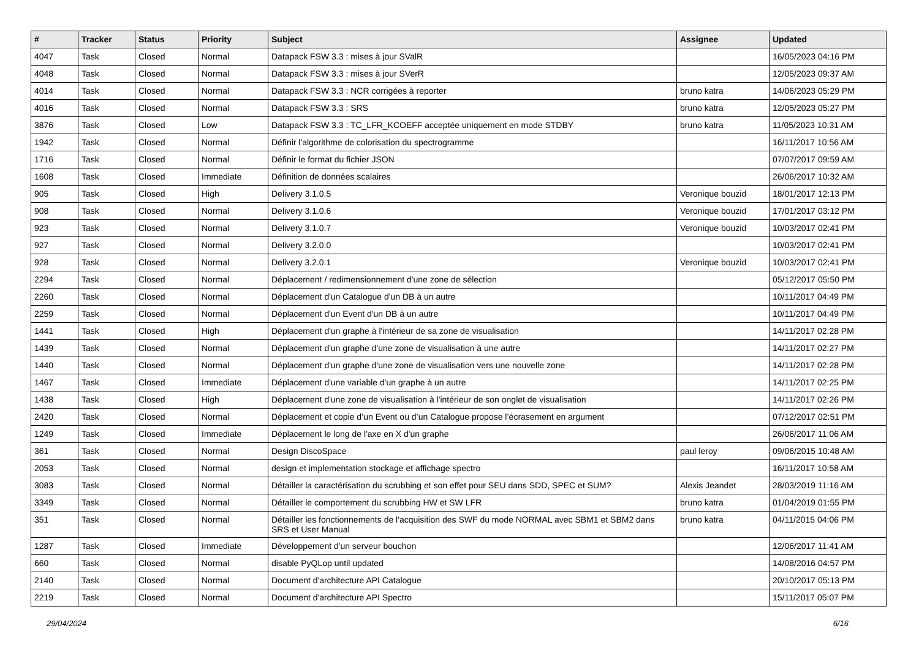| # | Tracker | Status | Priority | Subject | Assignee | Updated |
| --- | --- | --- | --- | --- | --- | --- |
| 4047 | Task | Closed | Normal | Datapack FSW 3.3 : mises à jour SValR | | 16/05/2023 04:16 PM |
| 4048 | Task | Closed | Normal | Datapack FSW 3.3 : mises à jour SVerR | | 12/05/2023 09:37 AM |
| 4014 | Task | Closed | Normal | Datapack FSW 3.3 : NCR corrigées à reporter | bruno katra | 14/06/2023 05:29 PM |
| 4016 | Task | Closed | Normal | Datapack FSW 3.3 : SRS | bruno katra | 12/05/2023 05:27 PM |
| 3876 | Task | Closed | Low | Datapack FSW 3.3 : TC_LFR_KCOEFF acceptée uniquement en mode STDBY | bruno katra | 11/05/2023 10:31 AM |
| 1942 | Task | Closed | Normal | Définir l'algorithme de colorisation du spectrogramme | | 16/11/2017 10:56 AM |
| 1716 | Task | Closed | Normal | Définir le format du fichier JSON | | 07/07/2017 09:59 AM |
| 1608 | Task | Closed | Immediate | Définition de données scalaires | | 26/06/2017 10:32 AM |
| 905 | Task | Closed | High | Delivery 3.1.0.5 | Veronique bouzid | 18/01/2017 12:13 PM |
| 908 | Task | Closed | Normal | Delivery 3.1.0.6 | Veronique bouzid | 17/01/2017 03:12 PM |
| 923 | Task | Closed | Normal | Delivery 3.1.0.7 | Veronique bouzid | 10/03/2017 02:41 PM |
| 927 | Task | Closed | Normal | Delivery 3.2.0.0 | | 10/03/2017 02:41 PM |
| 928 | Task | Closed | Normal | Delivery 3.2.0.1 | Veronique bouzid | 10/03/2017 02:41 PM |
| 2294 | Task | Closed | Normal | Déplacement / redimensionnement d'une zone de sélection | | 05/12/2017 05:50 PM |
| 2260 | Task | Closed | Normal | Déplacement d'un Catalogue d'un DB à un autre | | 10/11/2017 04:49 PM |
| 2259 | Task | Closed | Normal | Déplacement d'un Event d'un DB à un autre | | 10/11/2017 04:49 PM |
| 1441 | Task | Closed | High | Déplacement d'un graphe à l'intérieur de sa zone de visualisation | | 14/11/2017 02:28 PM |
| 1439 | Task | Closed | Normal | Déplacement d'un graphe d'une zone de visualisation à une autre | | 14/11/2017 02:27 PM |
| 1440 | Task | Closed | Normal | Déplacement d'un graphe d'une zone de visualisation vers une nouvelle zone | | 14/11/2017 02:28 PM |
| 1467 | Task | Closed | Immediate | Déplacement d'une variable d'un graphe à un autre | | 14/11/2017 02:25 PM |
| 1438 | Task | Closed | High | Déplacement d'une zone de visualisation à l'intérieur de son onglet de visualisation | | 14/11/2017 02:26 PM |
| 2420 | Task | Closed | Normal | Déplacement et copie d’un Event ou d’un Catalogue propose l’écrasement en argument | | 07/12/2017 02:51 PM |
| 1249 | Task | Closed | Immediate | Déplacement le long de l'axe en X d'un graphe | | 26/06/2017 11:06 AM |
| 361 | Task | Closed | Normal | Design DiscoSpace | paul leroy | 09/06/2015 10:48 AM |
| 2053 | Task | Closed | Normal | design et implementation stockage et affichage spectro | | 16/11/2017 10:58 AM |
| 3083 | Task | Closed | Normal | Détailler la caractérisation du scrubbing et son effet pour SEU dans SDD, SPEC et SUM? | Alexis Jeandet | 28/03/2019 11:16 AM |
| 3349 | Task | Closed | Normal | Détailler le comportement du scrubbing HW et SW LFR | bruno katra | 01/04/2019 01:55 PM |
| 351 | Task | Closed | Normal | Détailler les fonctionnements de l'acquisition des SWF du mode NORMAL avec SBM1 et SBM2 dans SRS et User Manual | bruno katra | 04/11/2015 04:06 PM |
| 1287 | Task | Closed | Immediate | Développement d'un serveur bouchon | | 12/06/2017 11:41 AM |
| 660 | Task | Closed | Normal | disable PyQLop until updated | | 14/08/2016 04:57 PM |
| 2140 | Task | Closed | Normal | Document d'architecture API Catalogue | | 20/10/2017 05:13 PM |
| 2219 | Task | Closed | Normal | Document d'architecture API Spectro | | 15/11/2017 05:07 PM |
29/04/2024 6/16